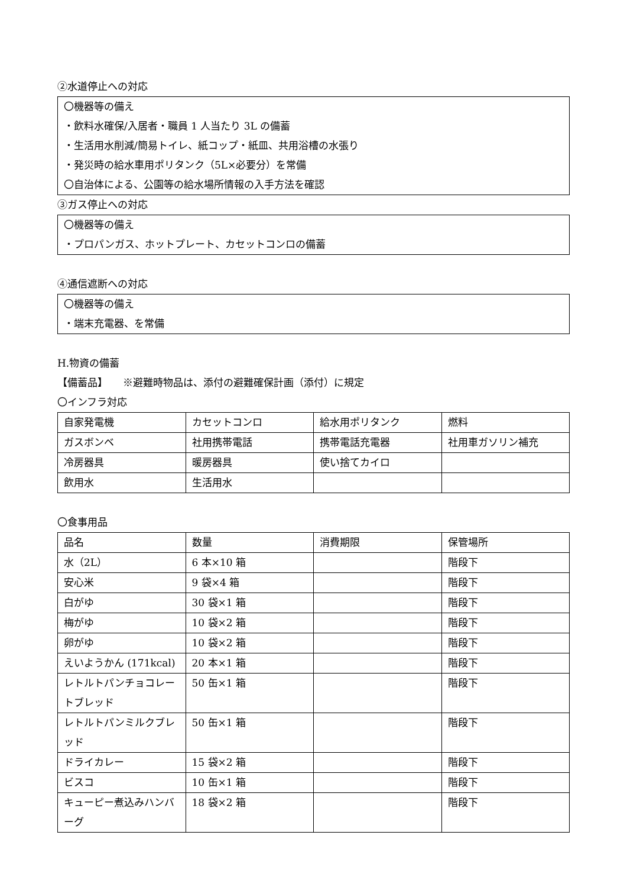②水道停止への対応
〇機器等の備え
・飲料水確保/入居者・職員 1 人当たり 3L の備蓄
・生活用水削減/簡易トイレ、紙コップ・紙皿、共用浴槽の水張り
・発災時の給水車用ポリタンク（5L×必要分）を常備
〇自治体による、公園等の給水場所情報の入手方法を確認
③ガス停止への対応
〇機器等の備え
・プロパンガス、ホットプレート、カセットコンロの備蓄
④通信遮断への対応
〇機器等の備え
・端末充電器、を常備
H.物資の備蓄
【備蓄品】　　※避難時物品は、添付の避難確保計画（添付）に規定
〇インフラ対応
| 自家発電機 | カセットコンロ | 給水用ポリタンク | 燃料 |
| ガスボンベ | 社用携帯電話 | 携帯電話充電器 | 社用車ガソリン補充 |
| 冷房器具 | 暖房器具 | 使い捨てカイロ | |
| 飲用水 | 生活用水 | | |
〇食事用品
| 品名 | 数量 | 消費期限 | 保管場所 |
| 水（2L） | 6 本×10 箱 | | 階段下 |
| 安心米 | 9 袋×4 箱 | | 階段下 |
| 白がゆ | 30 袋×1 箱 | | 階段下 |
| 梅がゆ | 10 袋×2 箱 | | 階段下 |
| 卵がゆ | 10 袋×2 箱 | | 階段下 |
| えいようかん (171kcal) | 20 本×1 箱 | | 階段下 |
| レトルトパンチョコレートブレッド | 50 缶×1 箱 | | 階段下 |
| レトルトパンミルクブレッド | 50 缶×1 箱 | | 階段下 |
| ドライカレー | 15 袋×2 箱 | | 階段下 |
| ビスコ | 10 缶×1 箱 | | 階段下 |
| キューピー煮込みハンバーグ | 18 袋×2 箱 | | 階段下 |